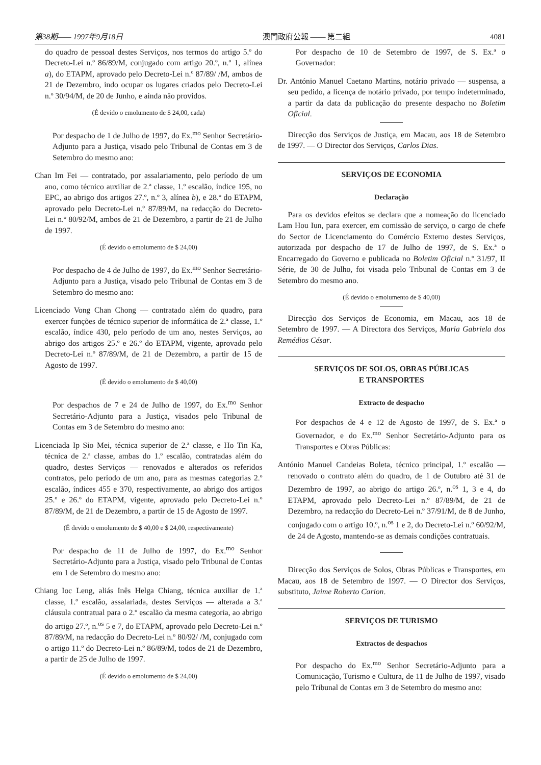第38期—— 1997年9月18日 澳門政府公報 —— 第二組 4081
do quadro de pessoal destes Serviços, nos termos do artigo 5.º do Decreto-Lei n.º 86/89/M, conjugado com artigo 20.º, n.º 1, alínea a), do ETAPM, aprovado pelo Decreto-Lei n.º 87/89/ /M, ambos de 21 de Dezembro, indo ocupar os lugares criados pelo Decreto-Lei n.º 30/94/M, de 20 de Junho, e ainda não providos.
(É devido o emolumento de $ 24,00, cada)
Por despacho de 1 de Julho de 1997, do Ex.<sup>mo</sup> Senhor Secretário-Adjunto para a Justiça, visado pelo Tribunal de Contas em 3 de Setembro do mesmo ano:
Chan Im Fei — contratado, por assalariamento, pelo período de um ano, como técnico auxiliar de 2.ª classe, 1.º escalão, índice 195, no EPC, ao abrigo dos artigos 27.º, n.º 3, alínea b), e 28.º do ETAPM, aprovado pelo Decreto-Lei n.º 87/89/M, na redacção do Decreto-Lei n.º 80/92/M, ambos de 21 de Dezembro, a partir de 21 de Julho de 1997.
(É devido o emolumento de $ 24,00)
Por despacho de 4 de Julho de 1997, do Ex.<sup>mo</sup> Senhor Secretário-Adjunto para a Justiça, visado pelo Tribunal de Contas em 3 de Setembro do mesmo ano:
Licenciado Vong Chan Chong — contratado além do quadro, para exercer funções de técnico superior de informática de 2.ª classe, 1.º escalão, índice 430, pelo período de um ano, nestes Serviços, ao abrigo dos artigos 25.º e 26.º do ETAPM, vigente, aprovado pelo Decreto-Lei n.º 87/89/M, de 21 de Dezembro, a partir de 15 de Agosto de 1997.
(É devido o emolumento de $ 40,00)
Por despachos de 7 e 24 de Julho de 1997, do Ex.<sup>mo</sup> Senhor Secretário-Adjunto para a Justiça, visados pelo Tribunal de Contas em 3 de Setembro do mesmo ano:
Licenciada Ip Sio Mei, técnica superior de 2.ª classe, e Ho Tin Ka, técnica de 2.ª classe, ambas do 1.º escalão, contratadas além do quadro, destes Serviços — renovados e alterados os referidos contratos, pelo período de um ano, para as mesmas categorias 2.º escalão, índices 455 e 370, respectivamente, ao abrigo dos artigos 25.º e 26.º do ETAPM, vigente, aprovado pelo Decreto-Lei n.º 87/89/M, de 21 de Dezembro, a partir de 15 de Agosto de 1997.
(É devido o emolumento de $ 40,00 e $ 24,00, respectivamente)
Por despacho de 11 de Julho de 1997, do Ex.<sup>mo</sup> Senhor Secretário-Adjunto para a Justiça, visado pelo Tribunal de Contas em 1 de Setembro do mesmo ano:
Chiang Ioc Leng, aliás Inês Helga Chiang, técnica auxiliar de 1.ª classe, 1.º escalão, assalariada, destes Serviços — alterada a 3.ª cláusula contratual para o 2.º escalão da mesma categoria, ao abrigo do artigo 27.º, n.<sup>os</sup> 5 e 7, do ETAPM, aprovado pelo Decreto-Lei n.º 87/89/M, na redacção do Decreto-Lei n.º 80/92/ /M, conjugado com o artigo 11.º do Decreto-Lei n.º 86/89/M, todos de 21 de Dezembro, a partir de 25 de Julho de 1997.
(É devido o emolumento de $ 24,00)
Por despacho de 10 de Setembro de 1997, de S. Ex.ª o Governador:
Dr. António Manuel Caetano Martins, notário privado — suspensa, a seu pedido, a licença de notário privado, por tempo indeterminado, a partir da data da publicação do presente despacho no Boletim Oficial.
Direcção dos Serviços de Justiça, em Macau, aos 18 de Setembro de 1997. — O Director dos Serviços, Carlos Dias.
SERVIÇOS DE ECONOMIA
Declaração
Para os devidos efeitos se declara que a nomeação do licenciado Lam Hou Iun, para exercer, em comissão de serviço, o cargo de chefe do Sector de Licenciamento do Comércio Externo destes Serviços, autorizada por despacho de 17 de Julho de 1997, de S. Ex.ª o Encarregado do Governo e publicada no Boletim Oficial n.º 31/97, II Série, de 30 de Julho, foi visada pelo Tribunal de Contas em 3 de Setembro do mesmo ano.
(É devido o emolumento de $ 40,00)
Direcção dos Serviços de Economia, em Macau, aos 18 de Setembro de 1997. — A Directora dos Serviços, Maria Gabriela dos Remédios César.
SERVIÇOS DE SOLOS, OBRAS PÚBLICAS
E TRANSPORTES
Extracto de despacho
Por despachos de 4 e 12 de Agosto de 1997, de S. Ex.ª o Governador, e do Ex.<sup>mo</sup> Senhor Secretário-Adjunto para os Transportes e Obras Públicas:
António Manuel Candeias Boleta, técnico principal, 1.º escalão — renovado o contrato além do quadro, de 1 de Outubro até 31 de Dezembro de 1997, ao abrigo do artigo 26.º, n.<sup>os</sup> 1, 3 e 4, do ETAPM, aprovado pelo Decreto-Lei n.º 87/89/M, de 21 de Dezembro, na redacção do Decreto-Lei n.º 37/91/M, de 8 de Junho, conjugado com o artigo 10.º, n.<sup>os</sup> 1 e 2, do Decreto-Lei n.º 60/92/M, de 24 de Agosto, mantendo-se as demais condições contratuais.
Direcção dos Serviços de Solos, Obras Públicas e Transportes, em Macau, aos 18 de Setembro de 1997. — O Director dos Serviços, substituto, Jaime Roberto Carion.
SERVIÇOS DE TURISMO
Extractos de despachos
Por despacho do Ex.<sup>mo</sup> Senhor Secretário-Adjunto para a Comunicação, Turismo e Cultura, de 11 de Julho de 1997, visado pelo Tribunal de Contas em 3 de Setembro do mesmo ano: